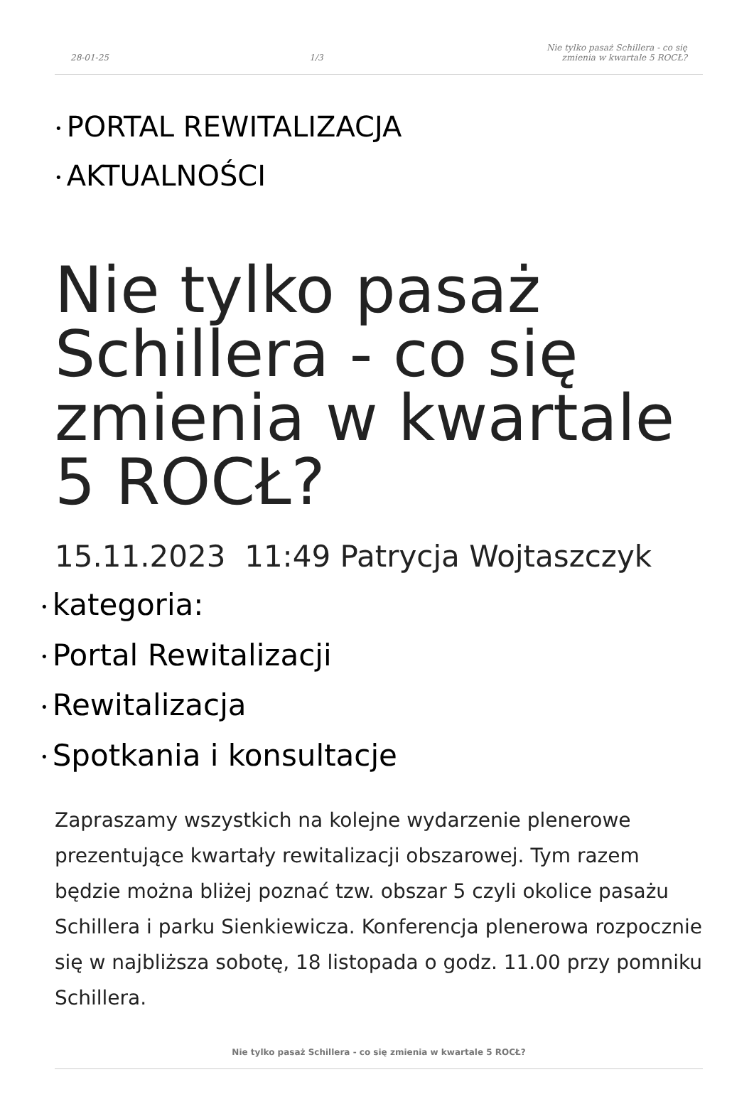28-01-25 1/3 Nie tylko pasaż Schillera - co się zmienia w kwartale 5 ROCŁ?
• PORTAL REWITALIZACJA
• AKTUALNOŚCI
Nie tylko pasaż Schillera - co się zmienia w kwartale 5 ROCŁ?
15.11.2023 11:49 Patrycja Wojtaszczyk
• kategoria:
• Portal Rewitalizacji
• Rewitalizacja
• Spotkania i konsultacje
Zapraszamy wszystkich na kolejne wydarzenie plenerowe prezentujące kwartały rewitalizacji obszarowej. Tym razem będzie można bliżej poznać tzw. obszar 5 czyli okolice pasażu Schillera i parku Sienkiewicza. Konferencja plenerowa rozpocznie się w najbliższa sobotę, 18 listopada o godz. 11.00 przy pomniku Schillera.
Nie tylko pasaż Schillera - co się zmienia w kwartale 5 ROCŁ?